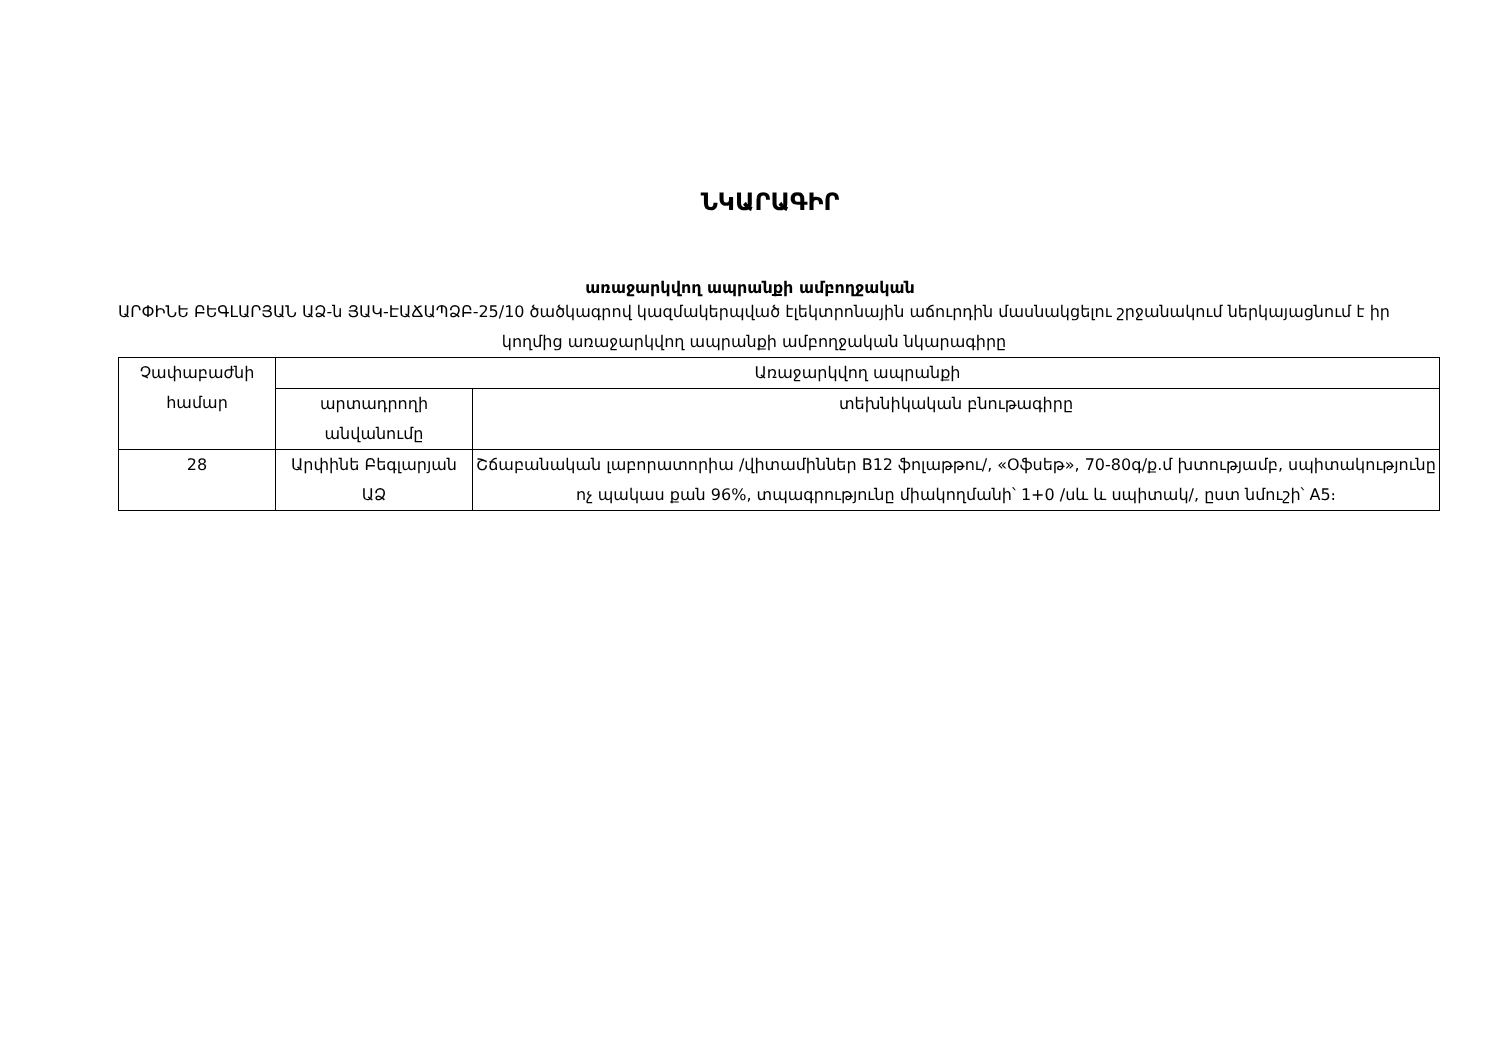ՆԿԱՐԱԳԻՐ
առաջարկվող ապրանքի ամբողջական
ԱՐՓԻՆԵ ԲԵԳԼԱՐՅԱՆ ԱՁ-ն ՅԱԿ-ԷԱՃԱՊՁԲ-25/10 ծածկագրով կազմակերպված էլեկտրոնային աճուրդին մասնակցելու շրջանակում ներկայացնում է իր կողմից առաջարկվող ապրանքի ամբողջական նկարագիրը
| Չափաբաժնի համար | Առաջարկվող ապրանքի | |
| --- | --- | --- |
| | արտադրողի անվանումը | տեխնիկական բնութագիրը |
| 28 | Արփինե Բեգլարյան ԱՁ | Շճաբանական լաբորատորիա /վիտամիններ B12 ֆոլաթթու/, «Օֆսեթ», 70-80գ/ք.մ խտությամբ, սպիտակությունը ոչ պակաս քան 96%, տպագրությունը միակողմանի՝ 1+0 /սև և սպիտակ/, ըստ նմուշի՝ A5։ |